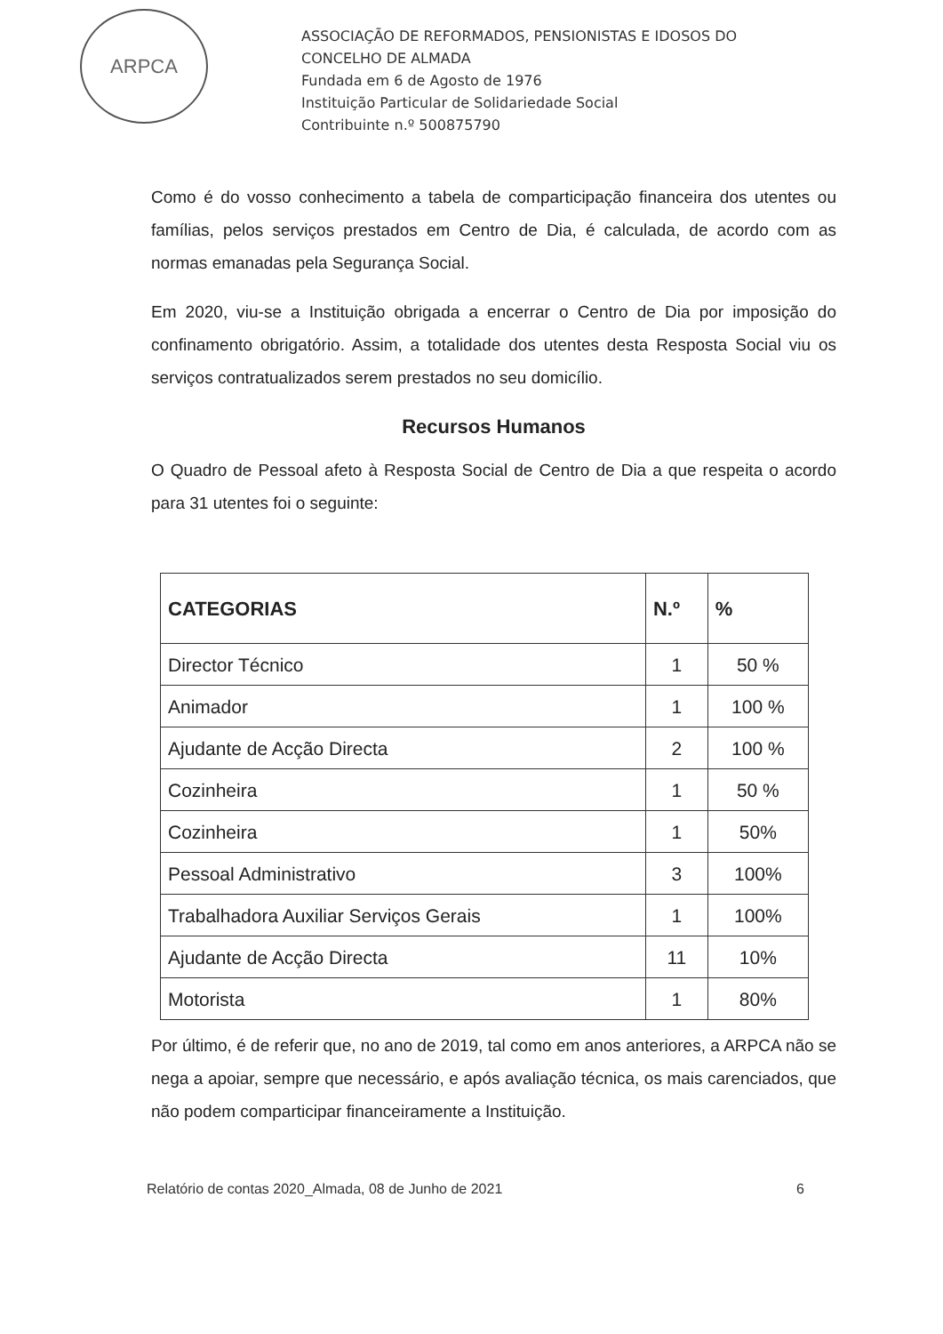ARPCA
ASSOCIAÇÃO DE REFORMADOS, PENSIONISTAS E IDOSOS DO
CONCELHO DE ALMADA
Fundada em 6 de Agosto de 1976
Instituição Particular de Solidariedade Social
Contribuinte n.º 500875790
Como é do vosso conhecimento a tabela de comparticipação financeira dos utentes ou famílias, pelos serviços prestados em Centro de Dia, é calculada, de acordo com as normas emanadas pela Segurança Social.
Em 2020, viu-se a Instituição obrigada a encerrar o Centro de Dia por imposição do confinamento obrigatório. Assim, a totalidade dos utentes desta Resposta Social viu os serviços contratualizados serem prestados no seu domicílio.
Recursos Humanos
O Quadro de Pessoal afeto à Resposta Social de Centro de Dia a que respeita o acordo para 31 utentes foi o seguinte:
| CATEGORIAS | N.º | % |
| --- | --- | --- |
| Director Técnico | 1 | 50 % |
| Animador | 1 | 100 % |
| Ajudante de Acção Directa | 2 | 100 % |
| Cozinheira | 1 | 50 % |
| Cozinheira | 1 | 50% |
| Pessoal Administrativo | 3 | 100% |
| Trabalhadora Auxiliar Serviços Gerais | 1 | 100% |
| Ajudante de Acção Directa | 11 | 10% |
| Motorista | 1 | 80% |
Por último, é de referir que, no ano de 2019, tal como em anos anteriores, a ARPCA não se nega a apoiar, sempre que necessário, e após avaliação técnica, os mais carenciados, que não podem comparticipar financeiramente a Instituição.
Relatório de contas 2020_Almada, 08 de Junho de 2021 6